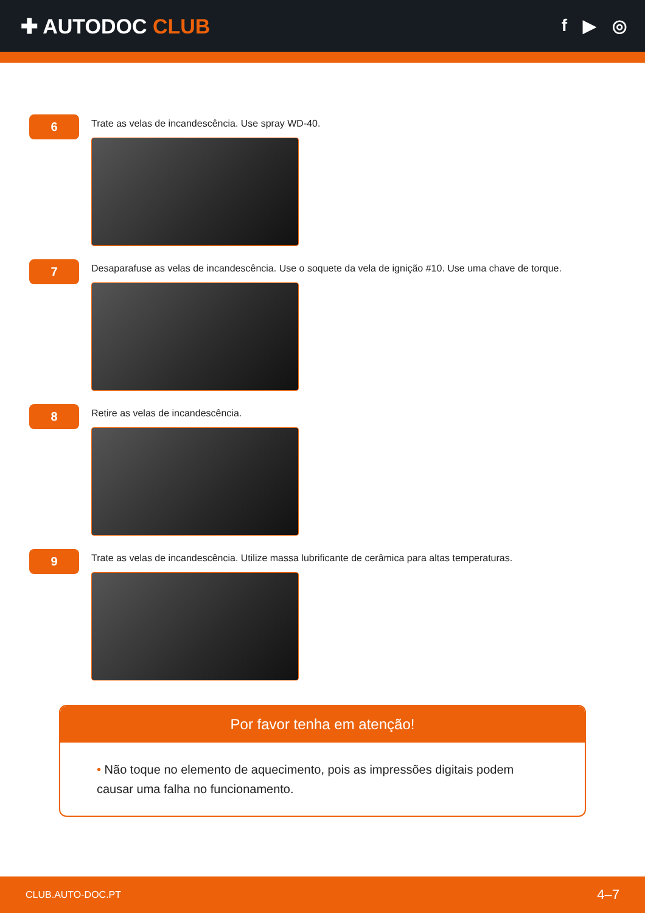✚ AUTODOC CLUB
f ▶ ◎
6
Trate as velas de incandescência. Use spray WD-40.
7
Desaparafuse as velas de incandescência. Use o soquete da vela de ignição #10. Use uma chave de torque.
8
Retire as velas de incandescência.
9
Trate as velas de incandescência. Utilize massa lubrificante de cerâmica para altas temperaturas.
Por favor tenha em atenção!
• Não toque no elemento de aquecimento, pois as impressões digitais podem causar uma falha no funcionamento.
CLUB.AUTO-DOC.PT 4–7